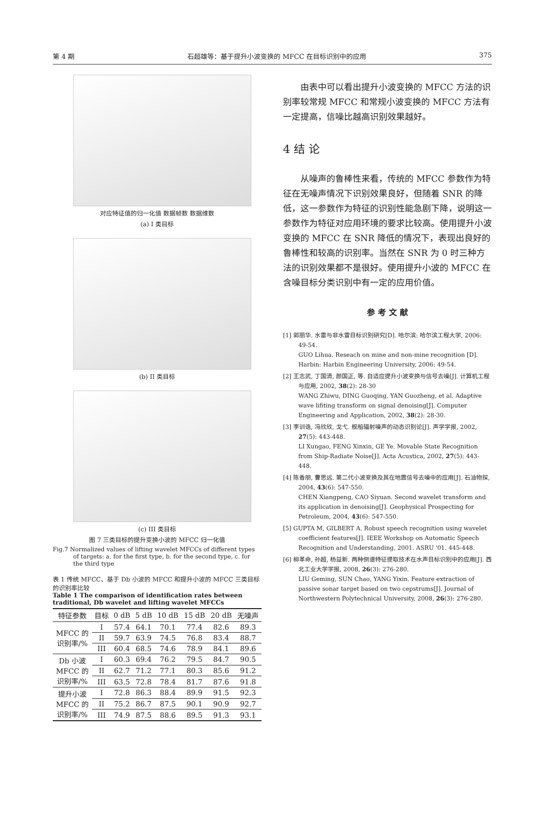第 4 期 石超雄等：基于提升小波变换的 MFCC 在目标识别中的应用 375
对应特征值的归一化值 数据帧数 数据维数
(a) I 类目标
(b) II 类目标
(c) III 类目标
图 7 三类目标的提升变换小波的 MFCC 归一化值
Fig.7 Normalized values of lifting wavelet MFCCs of different types of targets: a. for the first type, b. for the second type, c. for the third type
表 1 传统 MFCC、基于 Db 小波的 MFCC 和提升小波的 MFCC 三类目标的识别率比较
Table 1 The comparison of identification rates between traditional, Db wavelet and lifting wavelet MFCCs
| 特征参数 | 目标 | 0 dB | 5 dB | 10 dB | 15 dB | 20 dB | 无噪声 |
| --- | --- | --- | --- | --- | --- | --- | --- |
| MFCC 的 识别率/% | I | 57.4 | 64.1 | 70.1 | 77.4 | 82.6 | 89.3 |
| | II | 59.7 | 63.9 | 74.5 | 76.8 | 83.4 | 88.7 |
| | III | 60.4 | 68.5 | 74.6 | 78.9 | 84.1 | 89.6 |
| Db 小波 MFCC 的 识别率/% | I | 60.3 | 69.4 | 76.2 | 79.5 | 84.7 | 90.5 |
| | II | 62.7 | 71.2 | 77.1 | 80.3 | 85.6 | 91.2 |
| | III | 63.5 | 72.8 | 78.4 | 81.7 | 87.6 | 91.8 |
| 提升小波 MFCC 的 识别率/% | I | 72.8 | 86.3 | 88.4 | 89.9 | 91.5 | 92.3 |
| | II | 75.2 | 86.7 | 87.5 | 90.1 | 90.9 | 92.7 |
| | III | 74.9 | 87.5 | 88.6 | 89.5 | 91.3 | 93.1 |
由表中可以看出提升小波变换的 MFCC 方法的识别率较常规 MFCC 和常规小波变换的 MFCC 方法有一定提高，信噪比越高识别效果越好。
4 结 论
从噪声的鲁棒性来看，传统的 MFCC 参数作为特征在无噪声情况下识别效果良好，但随着 SNR 的降低，这一参数作为特征的识别性能急剧下降，说明这一参数作为特征对应用环境的要求比较高。使用提升小波变换的 MFCC 在 SNR 降低的情况下，表现出良好的鲁棒性和较高的识别率。当然在 SNR 为 0 时三种方法的识别效果都不是很好。使用提升小波的 MFCC 在含噪目标分类识别中有一定的应用价值。
参 考 文 献
[1] 郭丽华. 水雷与非水雷目标识别研究[D]. 哈尔滨: 哈尔滨工程大学, 2006: 49-54.
GUO Lihua. Reseach on mine and non-mine recognition [D]. Harbin: Harbin Engineering University, 2006: 49-54.
[2] 王志武, 丁国清, 颜国正, 等. 自适应提升小波变换与信号去噪[J]. 计算机工程与应用, 2002, 38(2): 28-30
WANG Zhiwu, DING Guoqing, YAN Guozheng, et al. Adaptive wave lifiting transform on signal denoising[J]. Computer Engineering and Application, 2002, 38(2): 28-30.
[3] 李训诰, 冯欣欣, 戈弋. 舰船辐射噪声的动态识别论[J]. 声学学报, 2002, 27(5): 443-448.
LI Xungao, FENG Xinxin, GE Ye. Movable State Recognition from Ship-Radiate Noise[J]. Acta Acustica, 2002, 27(5): 443-448.
[4] 陈香朋, 曹思远. 第二代小波变换及其在地震信号去噪中的应用[J]. 石油物探, 2004, 43(6): 547-550.
CHEN Xiangpeng, CAO Siyuan. Second wavelet transform and its application in denoising[J]. Geophysical Prospecting for Petroleum, 2004, 43(6): 547-550.
[5] GUPTA M, GILBERT A. Robust speech recognition using wavelet coefficient features[J]. IEEE Workshop on Automatic Speech Recognition and Understanding, 2001. ASRU '01. 445-448.
[6] 柳革命, 孙超, 杨益新. 两种倒谱特征提取技术在水声目标识别中的应用[J]. 西北工业大学学报, 2008, 26(3): 276-280.
LIU Geming, SUN Chao, YANG Yixin. Feature extraction of passive sonar target based on two cepstrums[J]. Journal of Northwestern Polytechnical University, 2008, 26(3): 276-280.